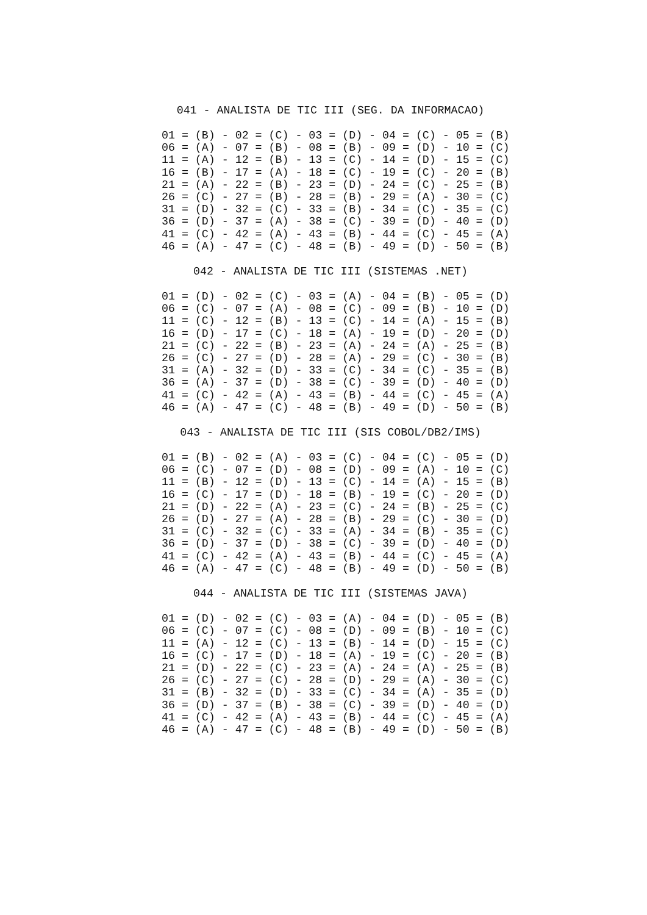041 - ANALISTA DE TIC III (SEG. DA INFORMACAO)
01 = (B) - 02 = (C) - 03 = (D) - 04 = (C) - 05 = (B)
06 = (A) - 07 = (B) - 08 = (B) - 09 = (D) - 10 = (C)
11 = (A) - 12 = (B) - 13 = (C) - 14 = (D) - 15 = (C)
16 = (B) - 17 = (A) - 18 = (C) - 19 = (C) - 20 = (B)
21 = (A) - 22 = (B) - 23 = (D) - 24 = (C) - 25 = (B)
26 = (C) - 27 = (B) - 28 = (B) - 29 = (A) - 30 = (C)
31 = (D) - 32 = (C) - 33 = (B) - 34 = (C) - 35 = (C)
36 = (D) - 37 = (A) - 38 = (C) - 39 = (D) - 40 = (D)
41 = (C) - 42 = (A) - 43 = (B) - 44 = (C) - 45 = (A)
46 = (A) - 47 = (C) - 48 = (B) - 49 = (D) - 50 = (B)
042 - ANALISTA DE TIC III (SISTEMAS .NET)
01 = (D) - 02 = (C) - 03 = (A) - 04 = (B) - 05 = (D)
06 = (C) - 07 = (A) - 08 = (C) - 09 = (B) - 10 = (D)
11 = (C) - 12 = (B) - 13 = (C) - 14 = (A) - 15 = (B)
16 = (D) - 17 = (C) - 18 = (A) - 19 = (D) - 20 = (D)
21 = (C) - 22 = (B) - 23 = (A) - 24 = (A) - 25 = (B)
26 = (C) - 27 = (D) - 28 = (A) - 29 = (C) - 30 = (B)
31 = (A) - 32 = (D) - 33 = (C) - 34 = (C) - 35 = (B)
36 = (A) - 37 = (D) - 38 = (C) - 39 = (D) - 40 = (D)
41 = (C) - 42 = (A) - 43 = (B) - 44 = (C) - 45 = (A)
46 = (A) - 47 = (C) - 48 = (B) - 49 = (D) - 50 = (B)
043 - ANALISTA DE TIC III (SIS COBOL/DB2/IMS)
01 = (B) - 02 = (A) - 03 = (C) - 04 = (C) - 05 = (D)
06 = (C) - 07 = (D) - 08 = (D) - 09 = (A) - 10 = (C)
11 = (B) - 12 = (D) - 13 = (C) - 14 = (A) - 15 = (B)
16 = (C) - 17 = (D) - 18 = (B) - 19 = (C) - 20 = (D)
21 = (D) - 22 = (A) - 23 = (C) - 24 = (B) - 25 = (C)
26 = (D) - 27 = (A) - 28 = (B) - 29 = (C) - 30 = (D)
31 = (C) - 32 = (C) - 33 = (A) - 34 = (B) - 35 = (C)
36 = (D) - 37 = (D) - 38 = (C) - 39 = (D) - 40 = (D)
41 = (C) - 42 = (A) - 43 = (B) - 44 = (C) - 45 = (A)
46 = (A) - 47 = (C) - 48 = (B) - 49 = (D) - 50 = (B)
044 - ANALISTA DE TIC III (SISTEMAS JAVA)
01 = (D) - 02 = (C) - 03 = (A) - 04 = (D) - 05 = (B)
06 = (C) - 07 = (C) - 08 = (D) - 09 = (B) - 10 = (C)
11 = (A) - 12 = (C) - 13 = (B) - 14 = (D) - 15 = (C)
16 = (C) - 17 = (D) - 18 = (A) - 19 = (C) - 20 = (B)
21 = (D) - 22 = (C) - 23 = (A) - 24 = (A) - 25 = (B)
26 = (C) - 27 = (C) - 28 = (D) - 29 = (A) - 30 = (C)
31 = (B) - 32 = (D) - 33 = (C) - 34 = (A) - 35 = (D)
36 = (D) - 37 = (B) - 38 = (C) - 39 = (D) - 40 = (D)
41 = (C) - 42 = (A) - 43 = (B) - 44 = (C) - 45 = (A)
46 = (A) - 47 = (C) - 48 = (B) - 49 = (D) - 50 = (B)